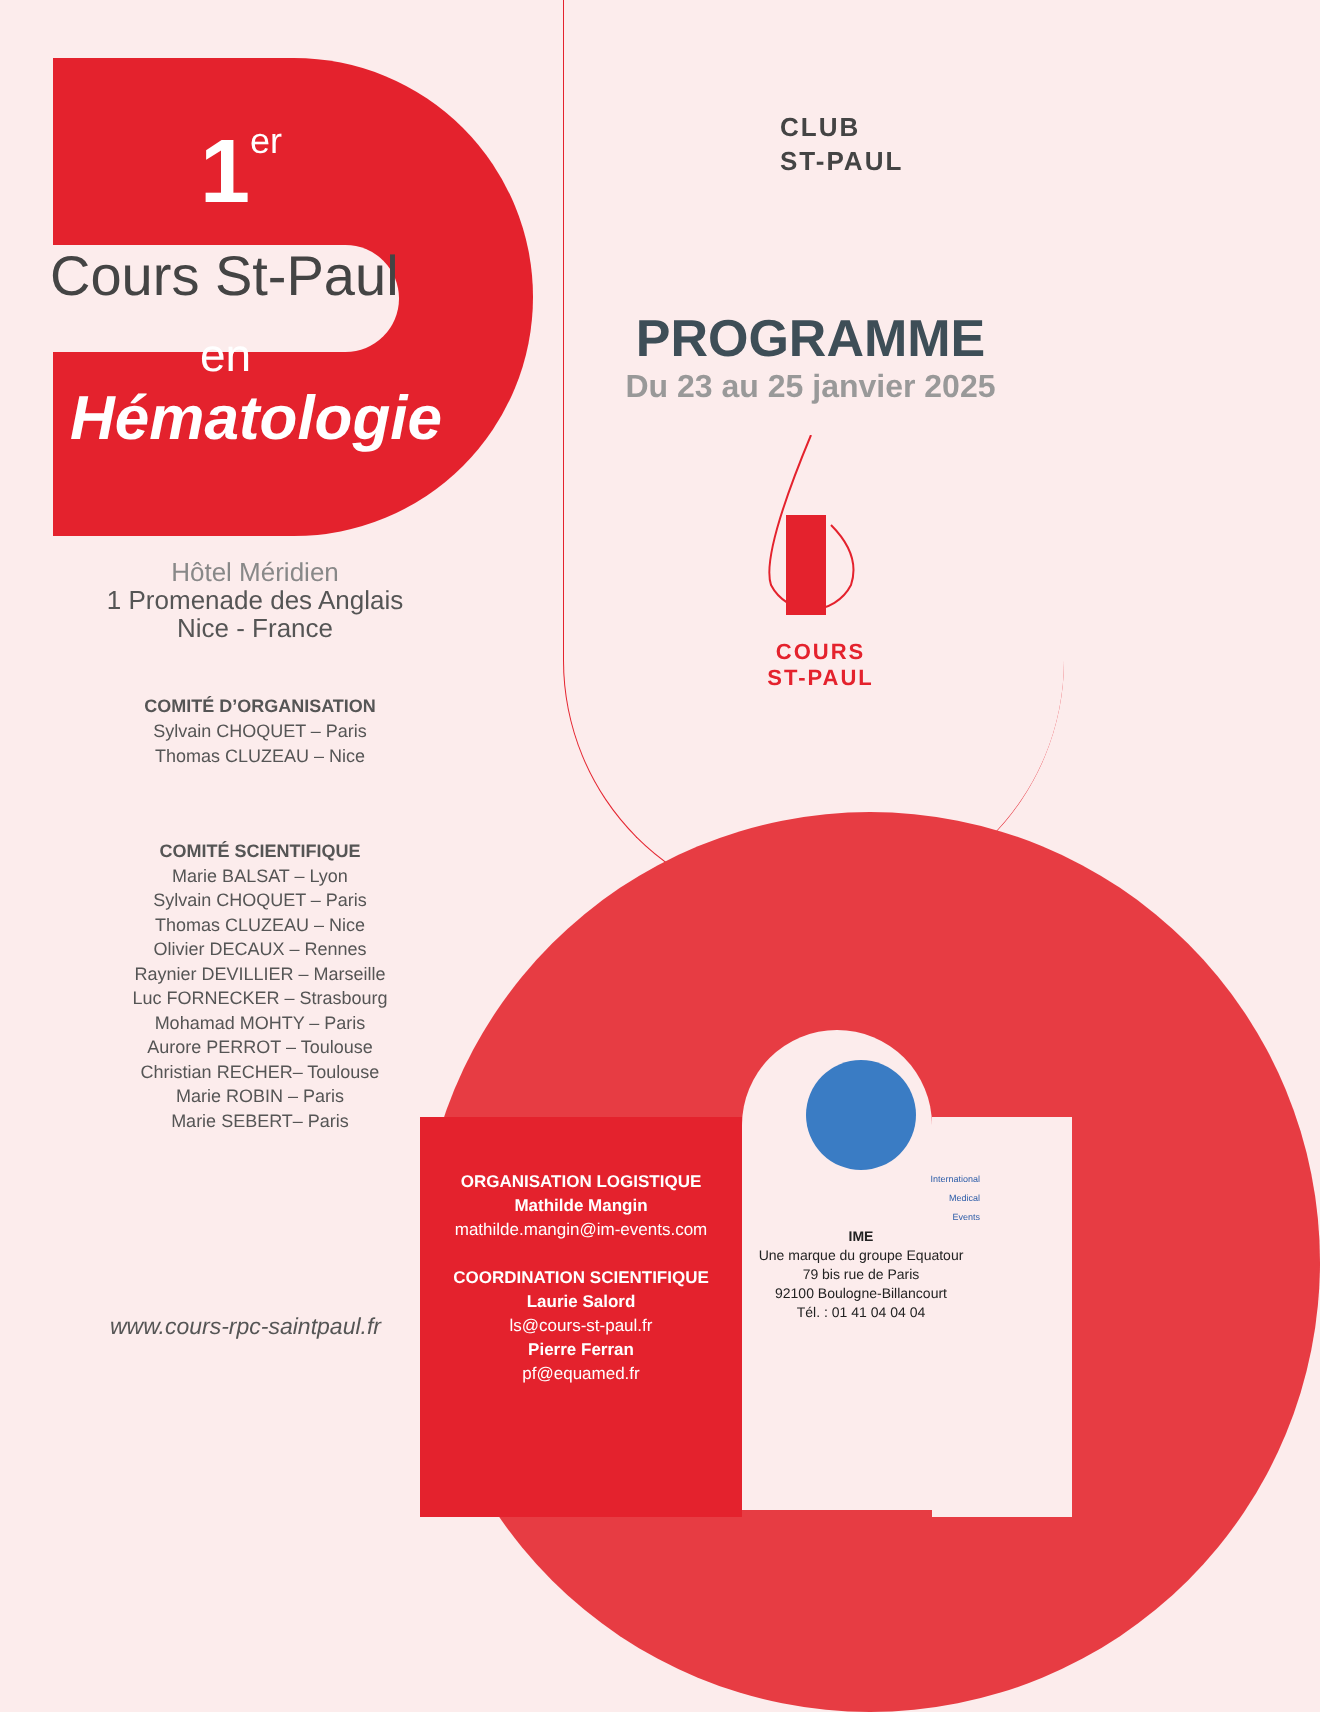1er
Cours St-Paul
en
Hématologie
Hôtel Méridien
1 Promenade des Anglais
Nice - France
COMITÉ D’ORGANISATION
Sylvain CHOQUET – Paris
Thomas CLUZEAU – Nice
COMITÉ SCIENTIFIQUE
Marie BALSAT – Lyon
Sylvain CHOQUET – Paris
Thomas CLUZEAU – Nice
Olivier DECAUX – Rennes
Raynier DEVILLIER – Marseille
Luc FORNECKER – Strasbourg
Mohamad MOHTY – Paris
Aurore PERROT – Toulouse
Christian RECHER– Toulouse
Marie ROBIN – Paris
Marie SEBERT– Paris
www.cours-rpc-saintpaul.fr
CLUB
ST-PAUL
PROGRAMME
Du 23 au 25 janvier 2025
COURS
ST-PAUL
ORGANISATION LOGISTIQUE
Mathilde Mangin
mathilde.mangin@im-events.com
COORDINATION SCIENTIFIQUE
Laurie Salord
ls@cours-st-paul.fr
Pierre Ferran
pf@equamed.fr
International
Medical
Events
IME
Une marque du groupe Equatour
79 bis rue de Paris
92100 Boulogne-Billancourt
Tél. : 01 41 04 04 04